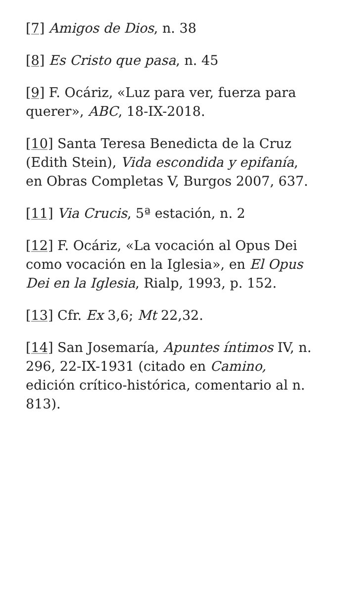[7] Amigos de Dios, n. 38
[8] Es Cristo que pasa, n. 45
[9] F. Ocáriz, «Luz para ver, fuerza para querer», ABC, 18-IX-2018.
[10] Santa Teresa Benedicta de la Cruz (Edith Stein), Vida escondida y epifanía, en Obras Completas V, Burgos 2007, 637.
[11] Via Crucis, 5ª estación, n. 2
[12] F. Ocáriz, «La vocación al Opus Dei como vocación en la Iglesia», en El Opus Dei en la Iglesia, Rialp, 1993, p. 152.
[13] Cfr. Ex 3,6; Mt 22,32.
[14] San Josemaría, Apuntes íntimos IV, n. 296, 22-IX-1931 (citado en Camino, edición crítico-histórica, comentario al n. 813).